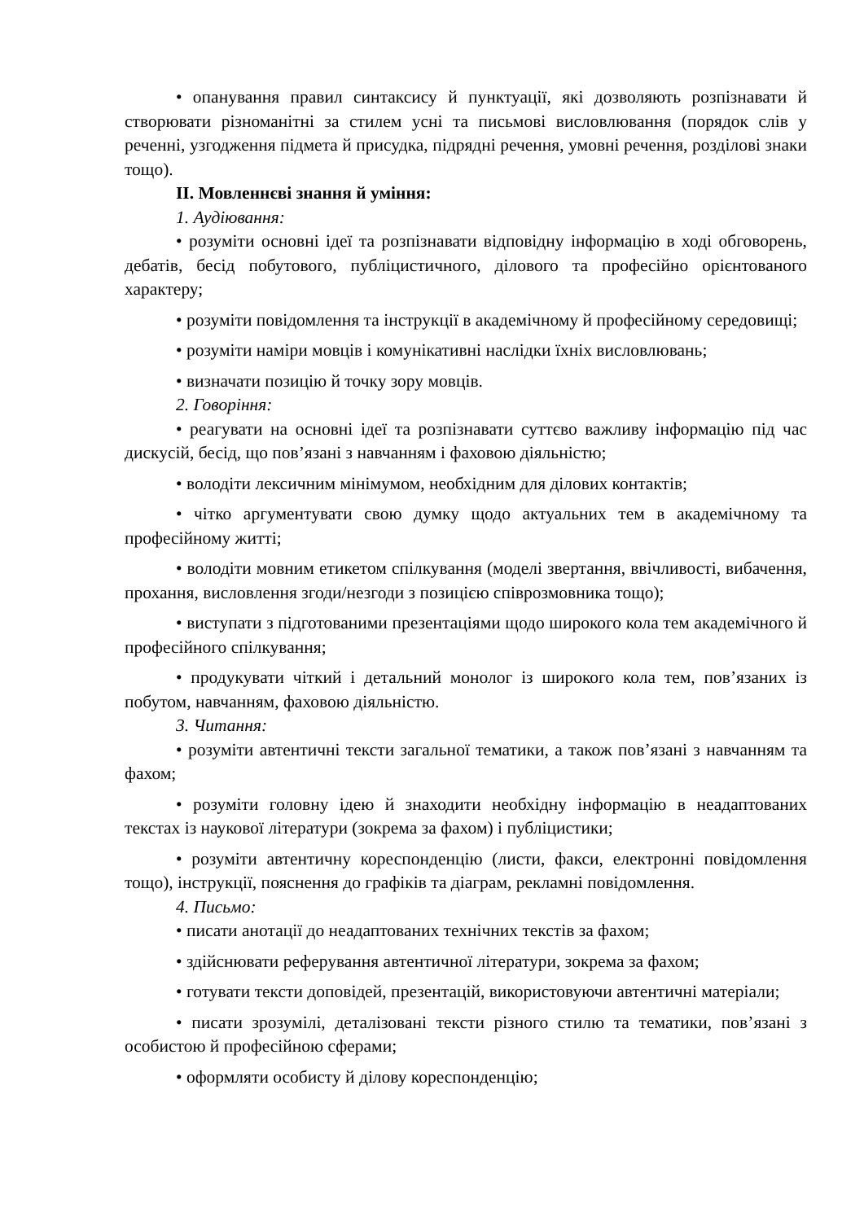• опанування правил синтаксису й пунктуації, які дозволяють розпізнавати й створювати різноманітні за стилем усні та письмові висловлювання (порядок слів у реченні, узгодження підмета й присудка, підрядні речення, умовні речення, розділові знаки тощо).
ІІ. Мовленнєві знання й уміння:
1. Аудіювання:
• розуміти основні ідеї та розпізнавати відповідну інформацію в ході обговорень, дебатів, бесід побутового, публіцистичного, ділового та професійно орієнтованого характеру;
• розуміти повідомлення та інструкції в академічному й професійному середовищі;
• розуміти наміри мовців і комунікативні наслідки їхніх висловлювань;
• визначати позицію й точку зору мовців.
2. Говоріння:
• реагувати на основні ідеї та розпізнавати суттєво важливу інформацію під час дискусій, бесід, що пов’язані з навчанням і фаховою діяльністю;
• володіти лексичним мінімумом, необхідним для ділових контактів;
• чітко аргументувати свою думку щодо актуальних тем в академічному та професійному житті;
• володіти мовним етикетом спілкування (моделі звертання, ввічливості, вибачення, прохання, висловлення згоди/незгоди з позицією співрозмовника тощо);
• виступати з підготованими презентаціями щодо широкого кола тем академічного й професійного спілкування;
• продукувати чіткий і детальний монолог із широкого кола тем, пов’язаних із побутом, навчанням, фаховою діяльністю.
3. Читання:
• розуміти автентичні тексти загальної тематики, а також пов’язані з навчанням та фахом;
• розуміти головну ідею й знаходити необхідну інформацію в неадаптованих текстах із наукової літератури (зокрема за фахом) і публіцистики;
• розуміти автентичну кореспонденцію (листи, факси, електронні повідомлення тощо), інструкції, пояснення до графіків та діаграм, рекламні повідомлення.
4. Письмо:
• писати анотації до неадаптованих технічних текстів за фахом;
• здійснювати реферування автентичної літератури, зокрема за фахом;
• готувати тексти доповідей, презентацій, використовуючи автентичні матеріали;
• писати зрозумілі, деталізовані тексти різного стилю та тематики, пов’язані з особистою й професійною сферами;
• оформляти особисту й ділову кореспонденцію;